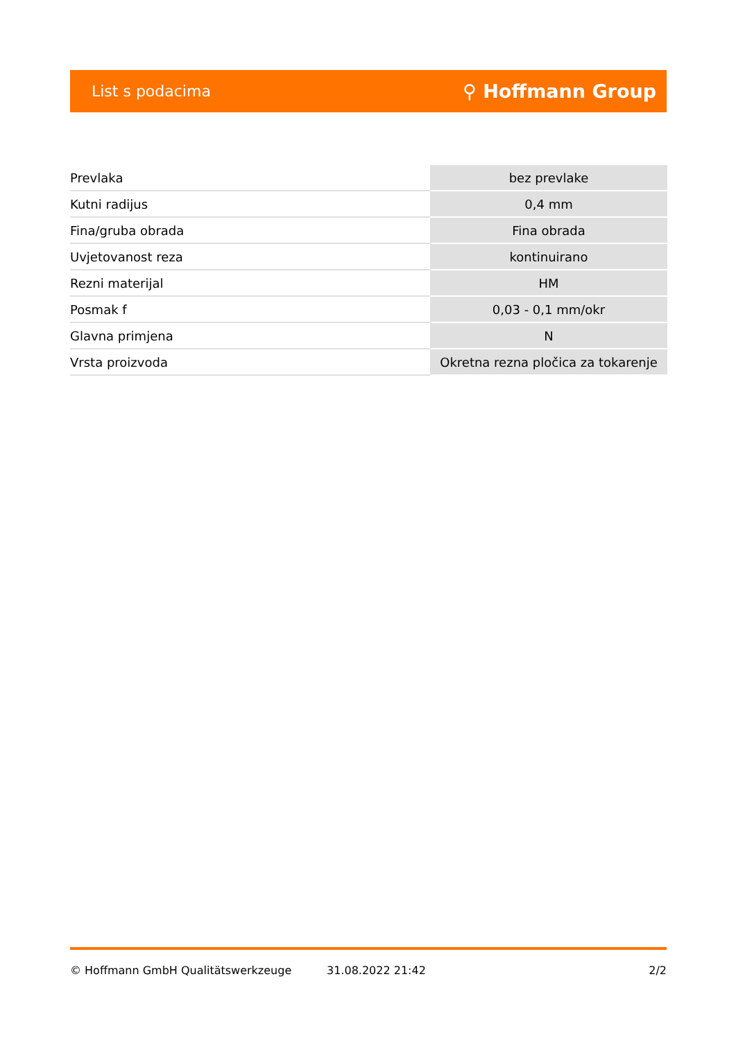List s podacima ⚲ Hoffmann Group
| Prevlaka | bez prevlake |
| Kutni radijus | 0,4 mm |
| Fina/gruba obrada | Fina obrada |
| Uvjetovanost reza | kontinuirano |
| Rezni materijal | HM |
| Posmak f | 0,03 - 0,1 mm/okr |
| Glavna primjena | N |
| Vrsta proizvoda | Okretna rezna pločica za tokarenje |
© Hoffmann GmbH Qualitätswerkzeuge 31.08.2022 21:42 2/2